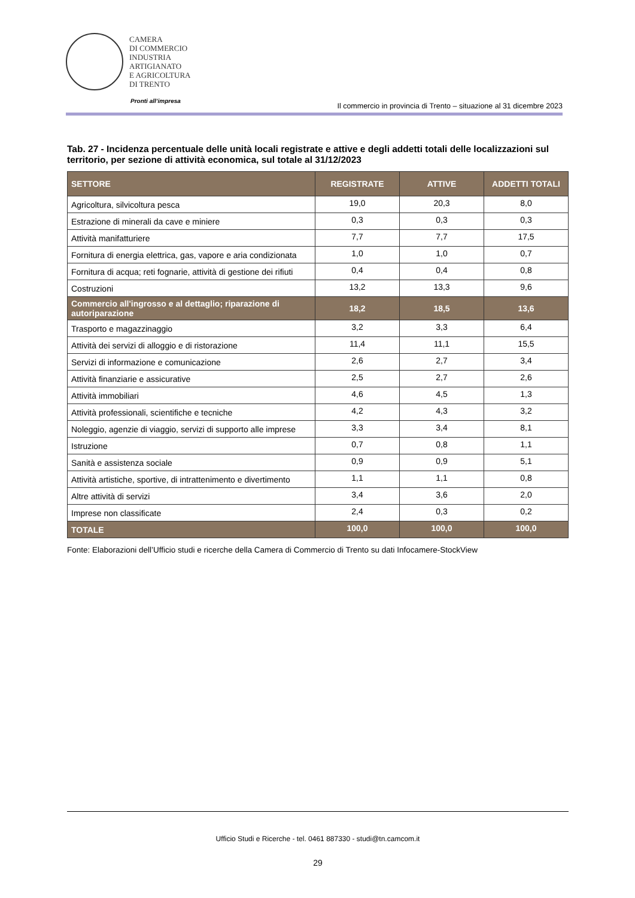CAMERA
DI COMMERCIO
INDUSTRIA
ARTIGIANATO
E AGRICOLTURA
DI TRENTO
Pronti all’impresa
Il commercio in provincia di Trento – situazione al 31 dicembre 2023
Tab. 27 - Incidenza percentuale delle unità locali registrate e attive e degli addetti totali delle localizzazioni sul territorio, per sezione di attività economica, sul totale al 31/12/2023
| SETTORE | REGISTRATE | ATTIVE | ADDETTI TOTALI |
| --- | --- | --- | --- |
| Agricoltura, silvicoltura pesca | 19,0 | 20,3 | 8,0 |
| Estrazione di minerali da cave e miniere | 0,3 | 0,3 | 0,3 |
| Attività manifatturiere | 7,7 | 7,7 | 17,5 |
| Fornitura di energia elettrica, gas, vapore e aria condizionata | 1,0 | 1,0 | 0,7 |
| Fornitura di acqua; reti fognarie, attività di gestione dei rifiuti | 0,4 | 0,4 | 0,8 |
| Costruzioni | 13,2 | 13,3 | 9,6 |
| Commercio all'ingrosso e al dettaglio; riparazione di autoriparazione | 18,2 | 18,5 | 13,6 |
| Trasporto e magazzinaggio | 3,2 | 3,3 | 6,4 |
| Attività dei servizi di alloggio e di ristorazione | 11,4 | 11,1 | 15,5 |
| Servizi di informazione e comunicazione | 2,6 | 2,7 | 3,4 |
| Attività finanziarie e assicurative | 2,5 | 2,7 | 2,6 |
| Attività immobiliari | 4,6 | 4,5 | 1,3 |
| Attività professionali, scientifiche e tecniche | 4,2 | 4,3 | 3,2 |
| Noleggio, agenzie di viaggio, servizi di supporto alle imprese | 3,3 | 3,4 | 8,1 |
| Istruzione | 0,7 | 0,8 | 1,1 |
| Sanità e assistenza sociale | 0,9 | 0,9 | 5,1 |
| Attività artistiche, sportive, di intrattenimento e divertimento | 1,1 | 1,1 | 0,8 |
| Altre attività di servizi | 3,4 | 3,6 | 2,0 |
| Imprese non classificate | 2,4 | 0,3 | 0,2 |
| TOTALE | 100,0 | 100,0 | 100,0 |
Fonte: Elaborazioni dell’Ufficio studi e ricerche della Camera di Commercio di Trento su dati Infocamere-StockView
Ufficio Studi e Ricerche - tel. 0461 887330 - studi@tn.camcom.it
29